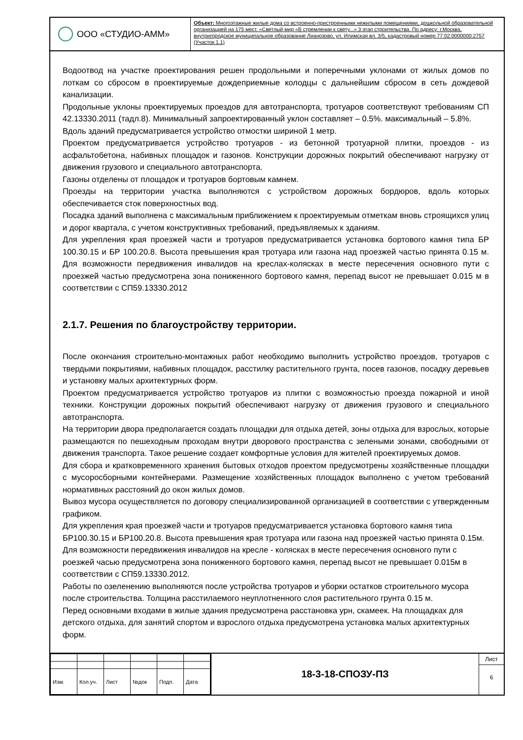ООО «СТУДИО-АММ»
Объект: Многоэтажные жилые дома со встроенно-пристроенными нежилыми помещениями, дошкольной образовательной организацией на 175 мест. «Светлый мир «В стремлении к свету...» 3 этап строительства. По адресу: г.Москва, внутригородское муниципальное образование Лианозово, ул. Илимская вл. 3/5, кадастровый номер 77:02:0000000:2757 (Участок 1.1)
Водоотвод на участке проектирования решен продольными и поперечными уклонами от жилых домов по лоткам со сбросом в проектируемые дождеприемные колодцы с дальнейшим сбросом в сеть дождевой канализации.
Продольные уклоны проектируемых проездов для автотранспорта, тротуаров соответствуют требованиям СП 42.13330.2011 (тадл.8). Минимальный запроектированный уклон составляет – 0.5%. максимальный – 5.8%.
Вдоль зданий предусматривается устройство отмостки шириной 1 метр.
Проектом предусматривается устройство тротуаров - из бетонной тротуарной плитки, проездов - из асфальтобетона, набивных площадок и газонов. Конструкции дорожных покрытий обеспечивают нагрузку от движения грузового и специального автотранспорта.
Газоны отделены от площадок и тротуаров бортовым камнем.
Проезды на территории участка выполняются с устройством дорожных бордюров, вдоль которых обеспечивается сток поверхностных вод.
Посадка зданий выполнена с максимальным приближением к проектируемым отметкам вновь строящихся улиц и дорог квартала, с учетом конструктивных требований, предъявляемых к зданиям.
Для укрепления края проезжей части и тротуаров предусматривается установка бортового камня типа БР 100.30.15 и БР 100.20.8. Высота превышения края тротуара или газона над проезжей частью принята 0.15 м. Для возможности передвижения инвалидов на креслах-колясках в месте пересечения основного пути с проезжей частью предусмотрена зона пониженного бортового камня, перепад высот не превышает 0.015 м в соответствии с СП59.13330.2012
2.1.7. Решения по благоустройству территории.
После окончания строительно-монтажных работ необходимо выполнить устройство проездов, тротуаров с твердыми покрытиями, набивных площадок, расстилку растительного грунта, посев газонов, посадку деревьев и установку малых архитектурных форм.
Проектом предусматривается устройство тротуаров из плитки с возможностью проезда пожарной и иной техники. Конструкции дорожных покрытий обеспечивают нагрузку от движения грузового и специального автотранспорта.
На территории двора предполагается создать площадки для отдыха детей, зоны отдыха для взрослых, которые размещаются по пешеходным проходам внутри дворового пространства с зелеными зонами, свободными от движения транспорта. Такое решение создает комфортные условия для жителей проектируемых домов.
Для сбора и кратковременного хранения бытовых отходов проектом предусмотрены хозяйственные площадки с мусоросборными контейнерами. Размещение хозяйственных площадок выполнено с учетом требований нормативных расстояний до окон жилых домов.
Вывоз мусора осуществляется по договору специализированной организацией в соответствии с утвержденным графиком.
Для укрепления края проезжей части и тротуаров предусматривается установка бортового камня типа БР100.30.15 и БР100.20.8. Высота превышения края тротуара или газона над проезжей частью принята 0.15м. Для возможности передвижения инвалидов на кресле - колясках в месте пересечения основного пути с роезжей часью предусмотрена зона пониженного бортового камня, перепад высот не превышает 0.015м в соответствии с СП59.13330.2012.
Работы по озеленению выполняются после устройства тротуаров и уборки остатков строительного мусора после строительства. Толщина расстилаемого неуплотненного слоя растительного грунта 0.15 м.
Перед основными входами в жилые здания предусмотрена расстановка урн, скамеек. На площадках для детского отдыха, для занятий спортом и взрослого отдыха предусмотрена установка малых архитектурных форм.
| Изм. | Кол.уч. | Лист | №док | Подп. | Дата |
18-3-18-СПОЗУ-ПЗ
Лист
6